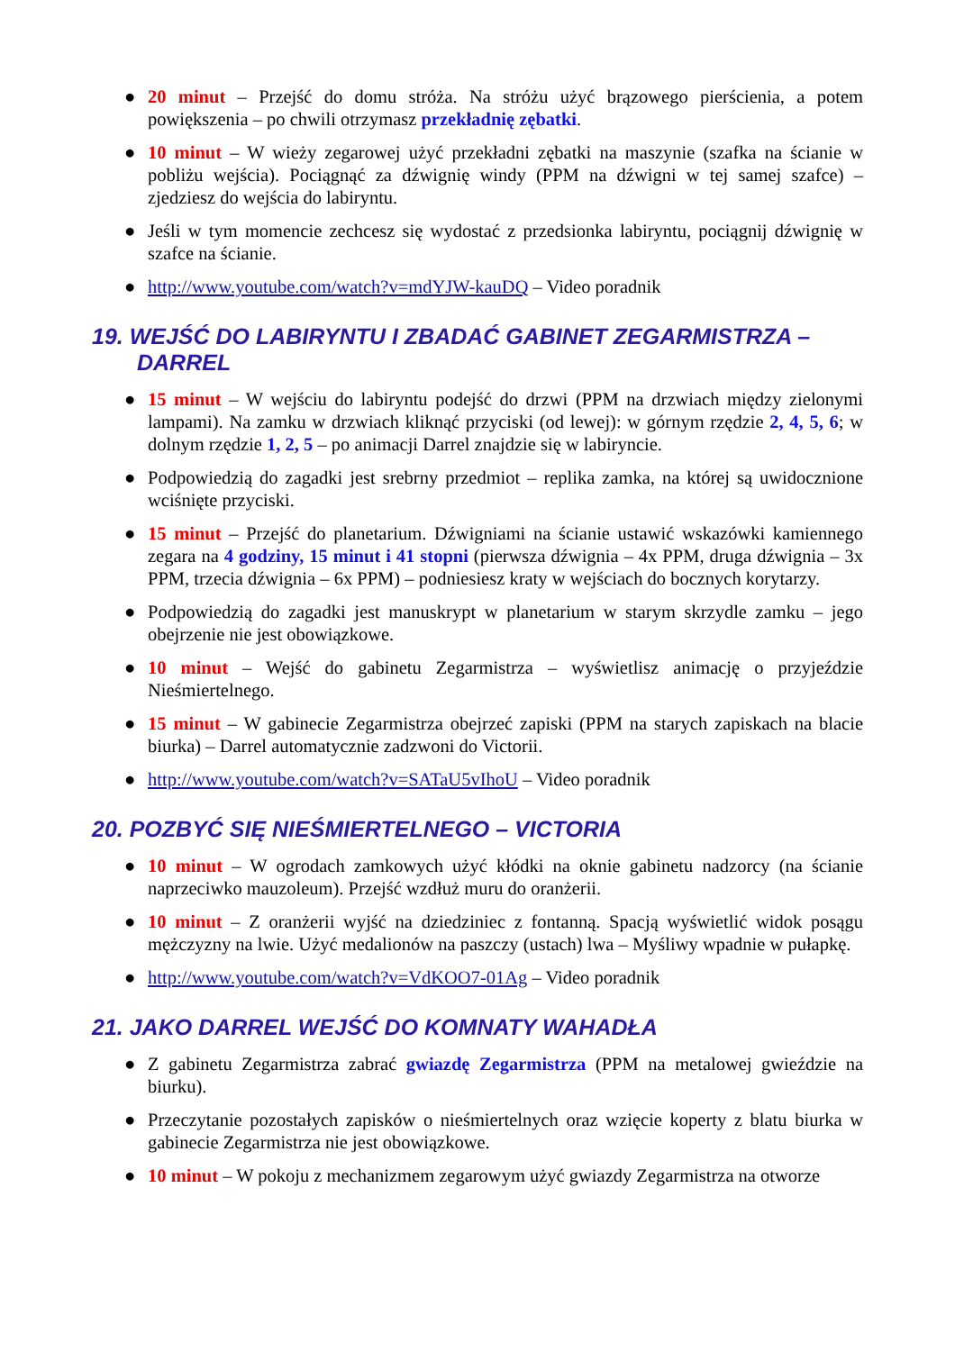● 20 minut – Przejść do domu stróża. Na stróżu użyć brązowego pierścienia, a potem powiększenia – po chwili otrzymasz przekładnię zębatki.
● 10 minut – W wieży zegarowej użyć przekładni zębatki na maszynie (szafka na ścianie w pobliżu wejścia). Pociągnąć za dźwignię windy (PPM na dźwigni w tej samej szafce) – zjedziesz do wejścia do labiryntu.
● Jeśli w tym momencie zechcesz się wydostać z przedsionka labiryntu, pociągnij dźwignię w szafce na ścianie.
● http://www.youtube.com/watch?v=mdYJW-kauDQ – Video poradnik
19. WEJŚĆ DO LABIRYNTU I ZBADAĆ GABINET ZEGARMISTRZA – DARREL
● 15 minut – W wejściu do labiryntu podejść do drzwi (PPM na drzwiach między zielonymi lampami). Na zamku w drzwiach kliknąć przyciski (od lewej): w górnym rzędzie 2, 4, 5, 6; w dolnym rzędzie 1, 2, 5 – po animacji Darrel znajdzie się w labiryncie.
● Podpowiedzią do zagadki jest srebrny przedmiot – replika zamka, na której są uwidocznione wciśnięte przyciski.
● 15 minut – Przejść do planetarium. Dźwigniami na ścianie ustawić wskazówki kamiennego zegara na 4 godziny, 15 minut i 41 stopni (pierwsza dźwignia – 4x PPM, druga dźwignia – 3x PPM, trzecia dźwignia – 6x PPM) – podniesiesz kraty w wejściach do bocznych korytarzy.
● Podpowiedzią do zagadki jest manuskrypt w planetarium w starym skrzydle zamku – jego obejrzenie nie jest obowiązkowe.
● 10 minut – Wejść do gabinetu Zegarmistrza – wyświetlisz animację o przyjeździe Nieśmiertelnego.
● 15 minut – W gabinecie Zegarmistrza obejrzeć zapiski (PPM na starych zapiskach na blacie biurka) – Darrel automatycznie zadzwoni do Victorii.
● http://www.youtube.com/watch?v=SATaU5vIhoU – Video poradnik
20. POZBYĆ SIĘ NIEŚMIERTELNEGO – VICTORIA
● 10 minut – W ogrodach zamkowych użyć kłódki na oknie gabinetu nadzorcy (na ścianie naprzeciwko mauzoleum). Przejść wzdłuż muru do oranżerii.
● 10 minut – Z oranżerii wyjść na dziedziniec z fontanną. Spacją wyświetlić widok posągu mężczyzny na lwie. Użyć medalionów na paszczy (ustach) lwa – Myśliwy wpadnie w pułapkę.
● http://www.youtube.com/watch?v=VdKOO7-01Ag – Video poradnik
21. JAKO DARREL WEJŚĆ DO KOMNATY WAHADŁA
● Z gabinetu Zegarmistrza zabrać gwiazdę Zegarmistrza (PPM na metalowej gwieździe na biurku).
● Przeczytanie pozostałych zapisków o nieśmiertelnych oraz wzięcie koperty z blatu biurka w gabinecie Zegarmistrza nie jest obowiązkowe.
● 10 minut – W pokoju z mechanizmem zegarowym użyć gwiazdy Zegarmistrza na otworze